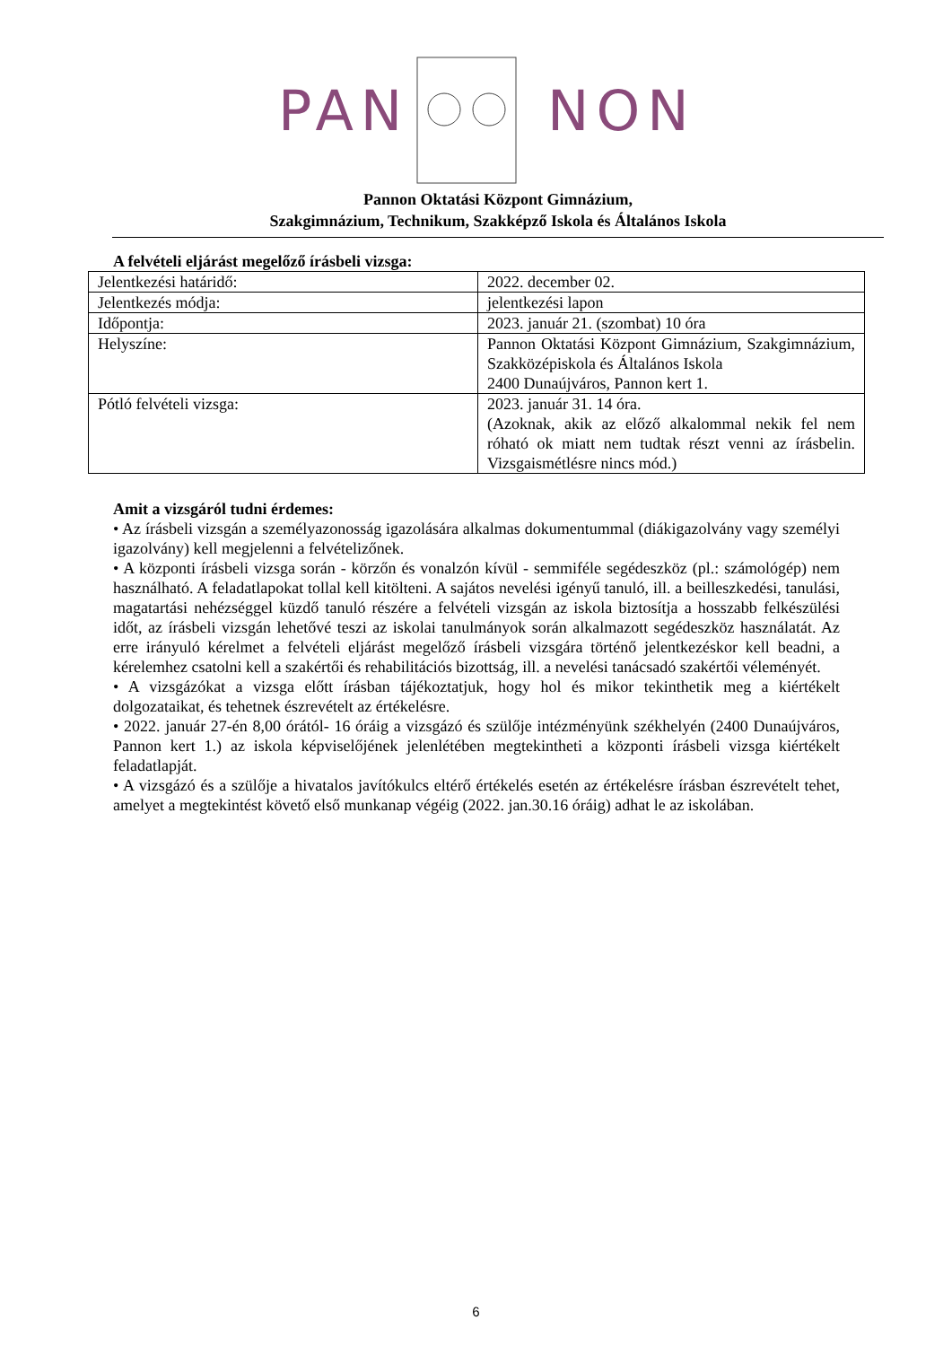PAN NON
Pannon Oktatási Központ Gimnázium,
Szakgimnázium, Technikum, Szakképző Iskola és Általános Iskola
A felvételi eljárást megelőző írásbeli vizsga:
| Jelentkezési határidő: | 2022. december 02. |
| Jelentkezés módja: | jelentkezési lapon |
| Időpontja: | 2023. január 21. (szombat) 10 óra |
| Helyszíne: | Pannon Oktatási Központ Gimnázium, Szakgimnázium, Szakközépiskola és Általános Iskola 2400 Dunaújváros, Pannon kert 1. |
| Pótló felvételi vizsga: | 2023. január 31. 14 óra. (Azoknak, akik az előző alkalommal nekik fel nem róható ok miatt nem tudtak részt venni az írásbelin. Vizsgaismétlésre nincs mód.) |
Amit a vizsgáról tudni érdemes:
• Az írásbeli vizsgán a személyazonosság igazolására alkalmas dokumentummal (diákigazolvány vagy személyi igazolvány) kell megjelenni a felvételizőnek.
• A központi írásbeli vizsga során - körzőn és vonalzón kívül - semmiféle segédeszköz (pl.: számológép) nem használható. A feladatlapokat tollal kell kitölteni. A sajátos nevelési igényű tanuló, ill. a beilleszkedési, tanulási, magatartási nehézséggel küzdő tanuló részére a felvételi vizsgán az iskola biztosítja a hosszabb felkészülési időt, az írásbeli vizsgán lehetővé teszi az iskolai tanulmányok során alkalmazott segédeszköz használatát. Az erre irányuló kérelmet a felvételi eljárást megelőző írásbeli vizsgára történő jelentkezéskor kell beadni, a kérelemhez csatolni kell a szakértői és rehabilitációs bizottság, ill. a nevelési tanácsadó szakértői véleményét.
• A vizsgázókat a vizsga előtt írásban tájékoztatjuk, hogy hol és mikor tekinthetik meg a kiértékelt dolgozataikat, és tehetnek észrevételt az értékelésre.
• 2022. január 27-én 8,00 órától- 16 óráig a vizsgázó és szülője intézményünk székhelyén (2400 Dunaújváros, Pannon kert 1.) az iskola képviselőjének jelenlétében megtekintheti a központi írásbeli vizsga kiértékelt feladatlapját.
• A vizsgázó és a szülője a hivatalos javítókulcs eltérő értékelés esetén az értékelésre írásban észrevételt tehet, amelyet a megtekintést követő első munkanap végéig (2022. jan.30.16 óráig) adhat le az iskolában.
6